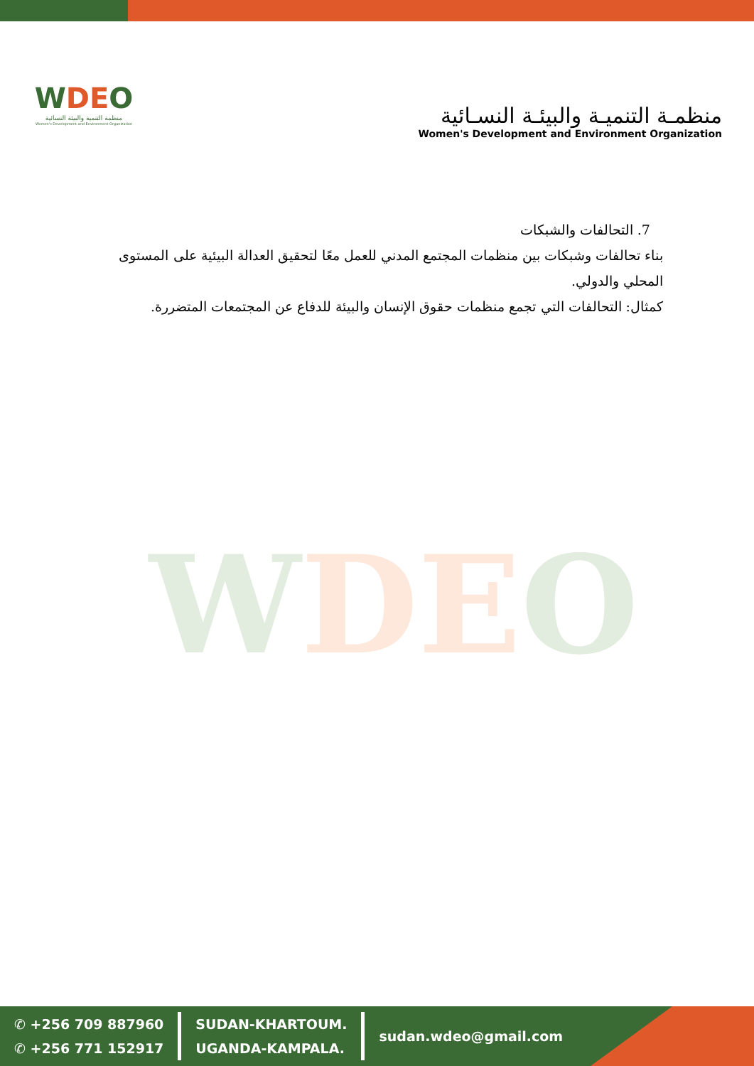WDEO
منظمة التنمية والبيئة النسائية
Women's Development and Environment Organization
منظمـة التنميـة والبيئـة النسـائية
Women's Development and Environment Organization
7. التحالفات والشبكات
بناء تحالفات وشبكات بين منظمات المجتمع المدني للعمل معًا لتحقيق العدالة البيئية على المستوى المحلي والدولي.
كمثال: التحالفات التي تجمع منظمات حقوق الإنسان والبيئة للدفاع عن المجتمعات المتضررة.
WDEO
✆ +256 709 887960
✆ +256 771 152917
SUDAN-KHARTOUM.
UGANDA-KAMPALA.
sudan.wdeo@gmail.com